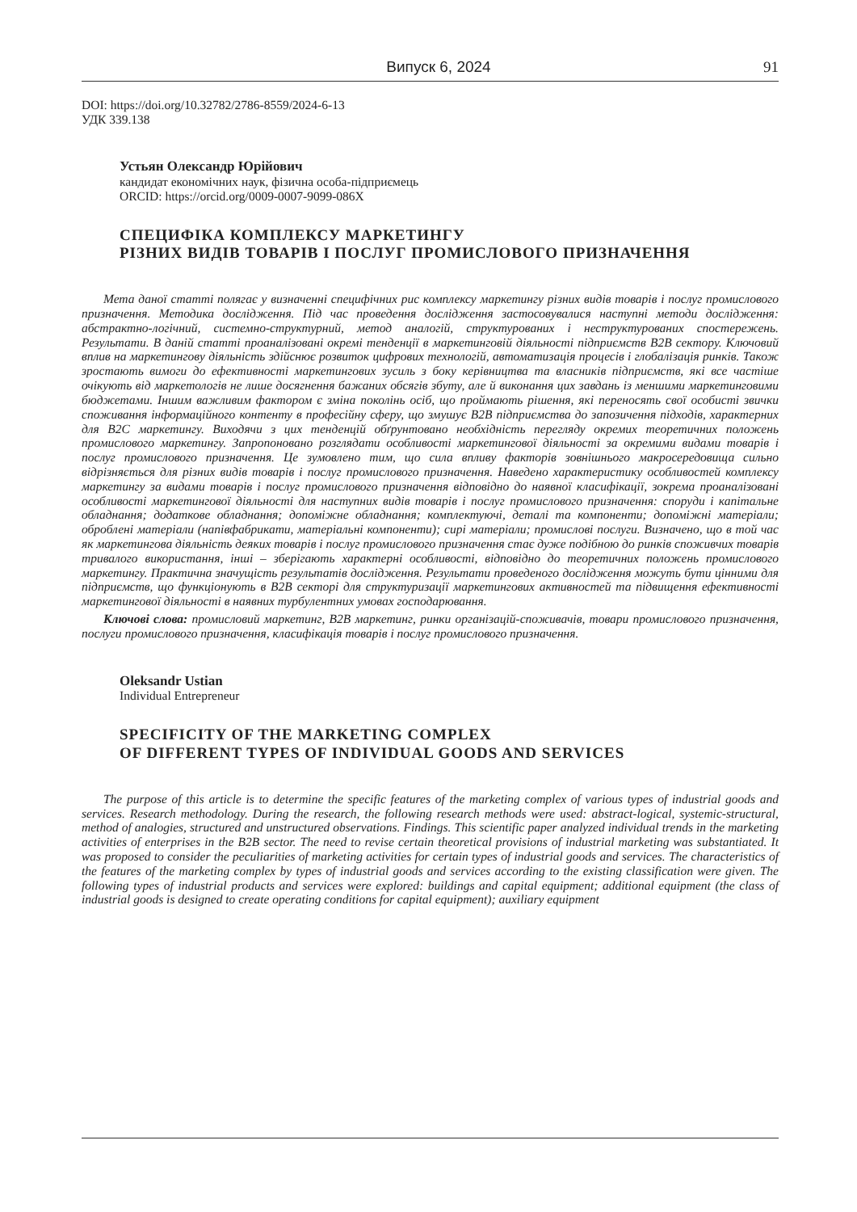Випуск 6, 2024 91
DOI: https://doi.org/10.32782/2786-8559/2024-6-13
УДК 339.138
Устьян Олександр Юрійович
кандидат економічних наук, фізична особа-підприємець
ORCID: https://orcid.org/0009-0007-9099-086X
СПЕЦИФІКА КОМПЛЕКСУ МАРКЕТИНГУ
РІЗНИХ ВИДІВ ТОВАРІВ І ПОСЛУГ ПРОМИСЛОВОГО ПРИЗНАЧЕННЯ
Мета даної статті полягає у визначенні специфічних рис комплексу маркетингу різних видів товарів і послуг промислового призначення. Методика дослідження. Під час проведення дослідження застосовувалися наступні методи дослідження: абстрактно-логічний, системно-структурний, метод аналогій, структурованих і неструктурованих спостережень. Результати. В даній статті проаналізовані окремі тенденції в маркетинговій діяльності підприємств B2B сектору. Ключовий вплив на маркетингову діяльність здійснює розвиток цифрових технологій, автоматизація процесів і глобалізація ринків. Також зростають вимоги до ефективності маркетингових зусиль з боку керівництва та власників підприємств, які все частіше очікують від маркетологів не лише досягнення бажаних обсягів збуту, але й виконання цих завдань із меншими маркетинговими бюджетами. Іншим важливим фактором є зміна поколінь осіб, що проймають рішення, які переносять свої особисті звички споживання інформаційного контенту в професійну сферу, що змушує B2B підприємства до запозичення підходів, характерних для B2C маркетингу. Виходячи з цих тенденцій обґрунтовано необхідність перегляду окремих теоретичних положень промислового маркетингу. Запропоновано розглядати особливості маркетингової діяльності за окремими видами товарів і послуг промислового призначення. Це зумовлено тим, що сила впливу факторів зовнішнього макросередовища сильно відрізняється для різних видів товарів і послуг промислового призначення. Наведено характеристику особливостей комплексу маркетингу за видами товарів і послуг промислового призначення відповідно до наявної класифікації, зокрема проаналізовані особливості маркетингової діяльності для наступних видів товарів і послуг промислового призначення: споруди і капітальне обладнання; додаткове обладнання; допоміжне обладнання; комплектуючі, деталі та компоненти; допоміжні матеріали; оброблені матеріали (напівфабрикати, матеріальні компоненти); сирі матеріали; промислові послуги. Визначено, що в той час як маркетингова діяльність деяких товарів і послуг промислового призначення стає дуже подібною до ринків споживчих товарів тривалого використання, інші – зберігають характерні особливості, відповідно до теоретичних положень промислового маркетингу. Практична значущість результатів дослідження. Результати проведеного дослідження можуть бути цінними для підприємств, що функціонують в B2B секторі для структуризації маркетингових активностей та підвищення ефективності маркетингової діяльності в наявних турбулентних умовах господарювання.
Ключові слова: промисловий маркетинг, B2B маркетинг, ринки організацій-споживачів, товари промислового призначення, послуги промислового призначення, класифікація товарів і послуг промислового призначення.
Oleksandr Ustian
Individual Entrepreneur
SPECIFICITY OF THE MARKETING COMPLEX
OF DIFFERENT TYPES OF INDIVIDUAL GOODS AND SERVICES
The purpose of this article is to determine the specific features of the marketing complex of various types of industrial goods and services. Research methodology. During the research, the following research methods were used: abstract-logical, systemic-structural, method of analogies, structured and unstructured observations. Findings. This scientific paper analyzed individual trends in the marketing activities of enterprises in the B2B sector. The need to revise certain theoretical provisions of industrial marketing was substantiated. It was proposed to consider the peculiarities of marketing activities for certain types of industrial goods and services. The characteristics of the features of the marketing complex by types of industrial goods and services according to the existing classification were given. The following types of industrial products and services were explored: buildings and capital equipment; additional equipment (the class of industrial goods is designed to create operating conditions for capital equipment); auxiliary equipment